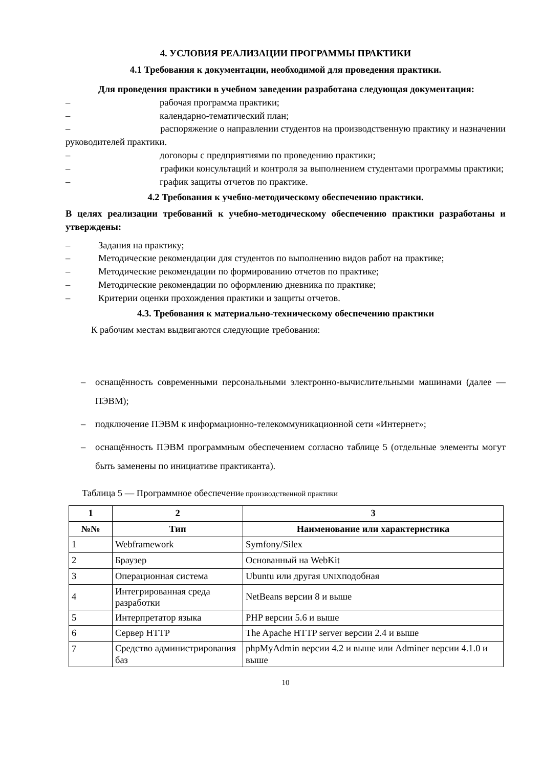4. УСЛОВИЯ РЕАЛИЗАЦИИ ПРОГРАММЫ ПРАКТИКИ
4.1 Требования к документации, необходимой для проведения практики.
Для проведения практики в учебном заведении разработана следующая документация:
– рабочая программа практики;
– календарно-тематический план;
– распоряжение о направлении студентов на производственную практику и назначении руководителей практики.
– договоры с предприятиями по проведению практики;
– графики консультаций и контроля за выполнением студентами программы практики;
– график защиты отчетов по практике.
4.2 Требования к учебно-методическому обеспечению практики.
В целях реализации требований к учебно-методическому обеспечению практики разработаны и утверждены:
– Задания на практику;
– Методические рекомендации для студентов по выполнению видов работ на практике;
– Методические рекомендации по формированию отчетов по практике;
– Методические рекомендации по оформлению дневника по практике;
– Критерии оценки прохождения практики и защиты отчетов.
4.3. Требования к материально-техническому обеспечению практики
К рабочим местам выдвигаются следующие требования:
– оснащённость современными персональными электронно-вычислительными машинами (далее — ПЭВМ);
– подключение ПЭВМ к информационно-телекоммуникационной сети «Интернет»;
– оснащённость ПЭВМ программным обеспечением согласно таблице 5 (отдельные элементы могут быть заменены по инициативе практиканта).
Таблица 5 — Программное обеспечение производственной практики
| 1 | 2 | 3 |
| --- | --- | --- |
| №№ | Тип | Наименование или характеристика |
| 1 | Webframework | Symfony/Silex |
| 2 | Браузер | Основанный на WebKit |
| 3 | Операционная система | Ubuntu или другая UNIX подобная |
| 4 | Интегрированная среда разработки | NetBeans версии 8 и выше |
| 5 | Интерпретатор языка | PHP версии 5.6 и выше |
| 6 | Сервер HTTP | The Apache HTTP server версии 2.4 и выше |
| 7 | Средство администрирования баз | phpMyAdmin версии 4.2 и выше или Adminer версии 4.1.0 и выше |
10